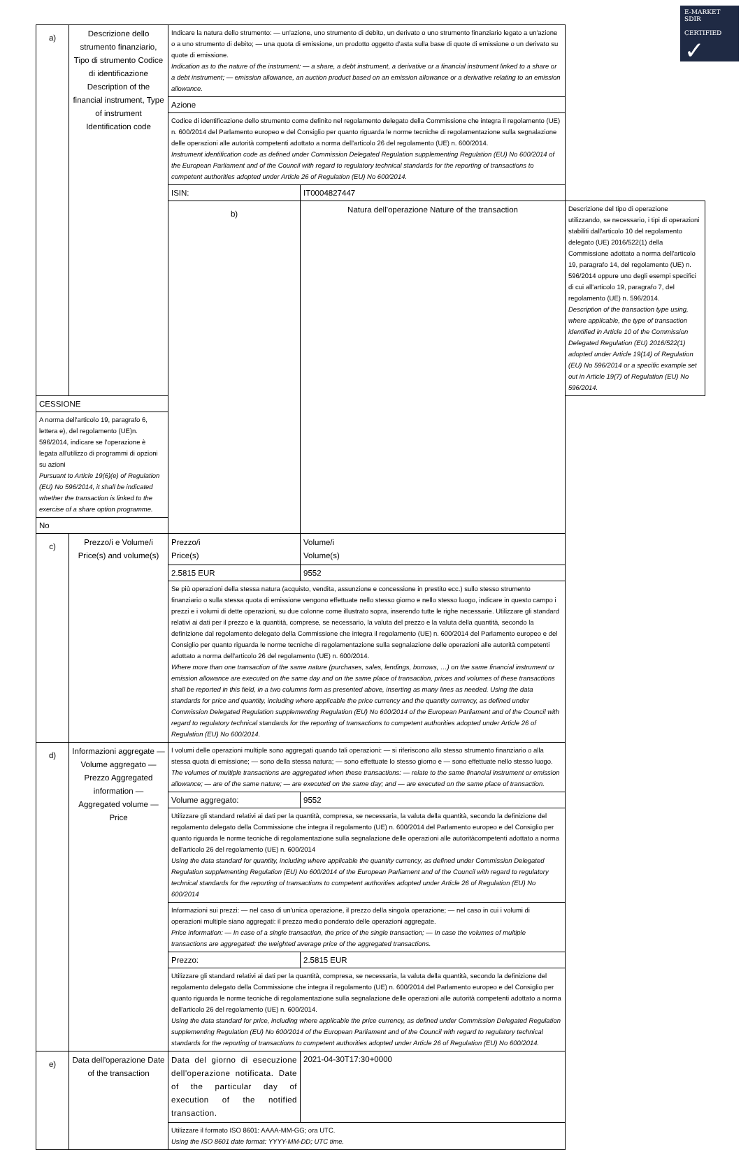E-MARKET
SDIR
CERTIFIED
✓
| a) | Descrizione dello strumento finanziario, Tipo di strumento Codice di identificazione Description of the financial instrument, Type of instrument Identification code | Indicare la natura dello strumento: — un'azione, uno strumento di debito, un derivato o uno strumento finanziario legato a un'azione o a uno strumento di debito; — una quota di emissione, un prodotto oggetto d'asta sulla base di quote di emissione o un derivato su quote di emissione. Indication as to the nature of the instrument: — a share, a debt instrument, a derivative or a financial instrument linked to a share or a debt instrument; — emission allowance, an auction product based on an emission allowance or a derivative relating to an emission allowance. | | |
| | | Azione | | |
| | | Codice di identificazione dello strumento come definito nel regolamento delegato della Commissione che integra il regolamento (UE) n. 600/2014 del Parlamento europeo e del Consiglio per quanto riguarda le norme tecniche di regolamentazione sulla segnalazione delle operazioni alle autorità competenti adottato a norma dell'articolo 26 del regolamento (UE) n. 600/2014. Instrument identification code as defined under Commission Delegated Regulation supplementing Regulation (EU) No 600/2014 of the European Parliament and of the Council with regard to regulatory technical standards for the reporting of transactions to competent authorities adopted under Article 26 of Regulation (EU) No 600/2014. | | |
| | | ISIN: | IT0004827447 | |
| | | b) | Natura dell'operazione Nature of the transaction | Descrizione del tipo di operazione utilizzando, se necessario, i tipi di operazioni stabiliti dall'articolo 10 del regolamento delegato (UE) 2016/522(1) della Commissione adottato a norma dell'articolo 19, paragrafo 14, del regolamento (UE) n. 596/2014 oppure uno degli esempi specifici di cui all'articolo 19, paragrafo 7, del regolamento (UE) n. 596/2014. Description of the transaction type using, where applicable, the type of transaction identified in Article 10 of the Commission Delegated Regulation (EU) 2016/522(1) adopted under Article 19(14) of Regulation (EU) No 596/2014 or a specific example set out in Article 19(7) of Regulation (EU) No 596/2014. |
| CESSIONE | | | | |
| A norma dell'articolo 19, paragrafo 6, lettera e), del regolamento (UE)n. 596/2014, indicare se l'operazione è legata all'utilizzo di programmi di opzioni su azioni Pursuant to Article 19(6)(e) of Regulation (EU) No 596/2014, it shall be indicated whether the transaction is linked to the exercise of a share option programme. | | | | |
| No | | | | |
| c) | Prezzo/i e Volume/i Price(s) and volume(s) | Prezzo/i Price(s) | Volume/i Volume(s) | |
| | | 2.5815 EUR | 9552 | |
| | | Se più operazioni della stessa natura (acquisto, vendita, assunzione e concessione in prestito ecc.) sullo stesso strumento finanziario o sulla stessa quota di emissione vengono effettuate nello stesso giorno e nello stesso luogo, indicare in questo campo i prezzi e i volumi di dette operazioni, su due colonne come illustrato sopra, inserendo tutte le righe necessarie. Utilizzare gli standard relativi ai dati per il prezzo e la quantità, comprese, se necessario, la valuta del prezzo e la valuta della quantità, secondo la definizione dal regolamento delegato della Commissione che integra il regolamento (UE) n. 600/2014 del Parlamento europeo e del Consiglio per quanto riguarda le norme tecniche di regolamentazione sulla segnalazione delle operazioni alle autorità competenti adottato a norma dell'articolo 26 del regolamento (UE) n. 600/2014. Where more than one transaction of the same nature (purchases, sales, lendings, borrows, …) on the same financial instrument or emission allowance are executed on the same day and on the same place of transaction, prices and volumes of these transactions shall be reported in this field, in a two columns form as presented above, inserting as many lines as needed. Using the data standards for price and quantity, including where applicable the price currency and the quantity currency, as defined under Commission Delegated Regulation supplementing Regulation (EU) No 600/2014 of the European Parliament and of the Council with regard to regulatory technical standards for the reporting of transactions to competent authorities adopted under Article 26 of Regulation (EU) No 600/2014. | | |
| d) | Informazioni aggregate — Volume aggregato — Prezzo Aggregated information — Aggregated volume — Price | I volumi delle operazioni multiple sono aggregati quando tali operazioni: — si riferiscono allo stesso strumento finanziario o alla stessa quota di emissione; — sono della stessa natura; — sono effettuate lo stesso giorno e — sono effettuate nello stesso luogo. The volumes of multiple transactions are aggregated when these transactions: — relate to the same financial instrument or emission allowance; — are of the same nature; — are executed on the same day; and — are executed on the same place of transaction. | | |
| | | Volume aggregato: | 9552 | |
| | | Utilizzare gli standard relativi ai dati per la quantità, compresa, se necessaria, la valuta della quantità, secondo la definizione del regolamento delegato della Commissione che integra il regolamento (UE) n. 600/2014 del Parlamento europeo e del Consiglio per quanto riguarda le norme tecniche di regolamentazione sulla segnalazione delle operazioni alle autoritàcompetenti adottato a norma dell'articolo 26 del regolamento (UE) n. 600/2014 Using the data standard for quantity, including where applicable the quantity currency, as defined under Commission Delegated Regulation supplementing Regulation (EU) No 600/2014 of the European Parliament and of the Council with regard to regulatory technical standards for the reporting of transactions to competent authorities adopted under Article 26 of Regulation (EU) No 600/2014 | | |
| | | Informazioni sui prezzi: — nel caso di un'unica operazione, il prezzo della singola operazione; — nel caso in cui i volumi di operazioni multiple siano aggregati: il prezzo medio ponderato delle operazioni aggregate. Price information: — In case of a single transaction, the price of the single transaction; — In case the volumes of multiple transactions are aggregated: the weighted average price of the aggregated transactions. | | |
| | | Prezzo: | 2.5815 EUR | |
| | | Utilizzare gli standard relativi ai dati per la quantità, compresa, se necessaria, la valuta della quantità, secondo la definizione del regolamento delegato della Commissione che integra il regolamento (UE) n. 600/2014 del Parlamento europeo e del Consiglio per quanto riguarda le norme tecniche di regolamentazione sulla segnalazione delle operazioni alle autorità competenti adottato a norma dell'articolo 26 del regolamento (UE) n. 600/2014. Using the data standard for price, including where applicable the price currency, as defined under Commission Delegated Regulation supplementing Regulation (EU) No 600/2014 of the European Parliament and of the Council with regard to regulatory technical standards for the reporting of transactions to competent authorities adopted under Article 26 of Regulation (EU) No 600/2014. | | |
| e) | Data dell'operazione Date of the transaction | Data del giorno di esecuzione dell'operazione notificata. Date of the particular day of execution of the notified transaction. | 2021-04-30T17:30+0000 | |
| | | Utilizzare il formato ISO 8601: AAAA-MM-GG; ora UTC. Using the ISO 8601 date format: YYYY-MM-DD; UTC time. | | |